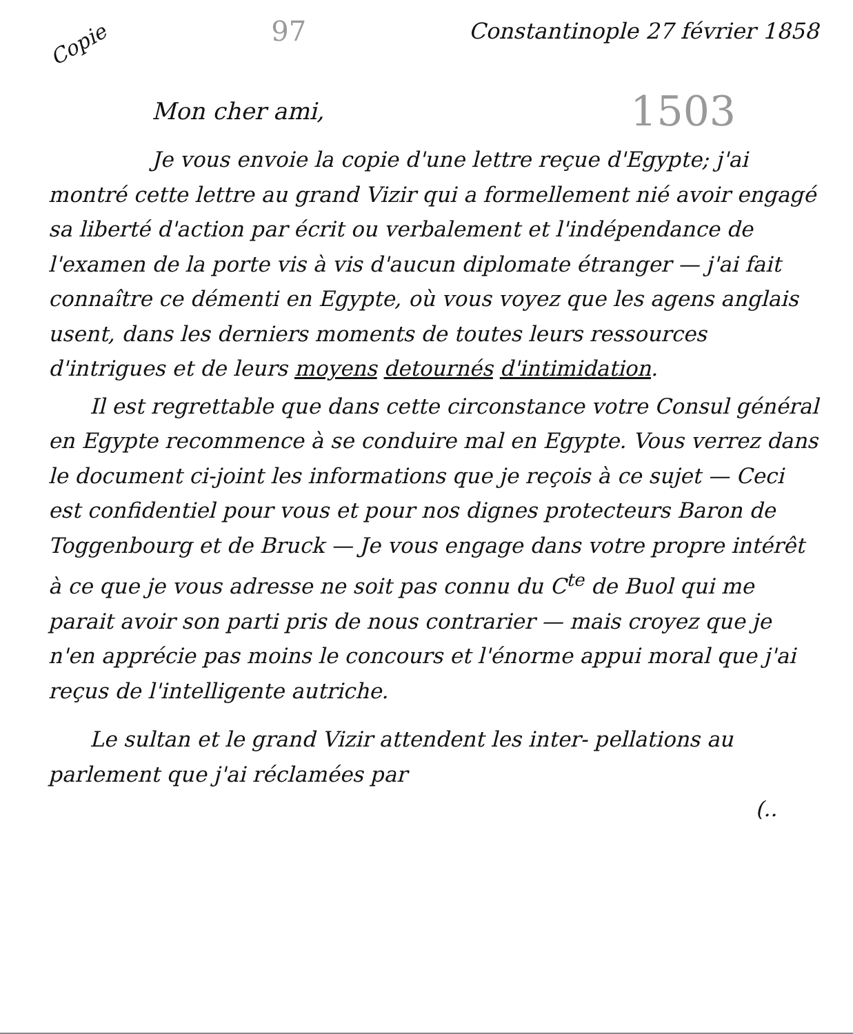Copie 97 Constantinople 27 février 1858
Mon cher ami, 1503
Je vous envoie la copie d'une lettre reçue d'Egypte; j'ai montré cette lettre au grand Vizir qui a formellement nié avoir engagé sa liberté d'action par écrit ou verbalement et l'indépendance de l'examen de la porte vis à vis d'aucun diplomate étranger — j'ai fait connaître ce démenti en Egypte, où vous voyez que les agens anglais usent, dans les derniers moments de toutes leurs ressources d'intrigues et de leurs moyens detournés d'intimidation.
Il est regrettable que dans cette circonstance votre Consul général en Egypte recommence à se conduire mal en Egypte. Vous verrez dans le document ci-joint les informations que je reçois à ce sujet — Ceci est confidentiel pour vous et pour nos dignes protecteurs Baron de Toggenbourg et de Bruck — Je vous engage dans votre propre intérêt à ce que je vous adresse ne soit pas connu du C<sup>te</sup> de Buol qui me parait avoir son parti pris de nous contrarier — mais croyez que je n'en apprécie pas moins le concours et l'énorme appui moral que j'ai reçus de l'intelligente autriche.
Le sultan et le grand Vizir attendent les inter- pellations au parlement que j'ai réclamées par
(..